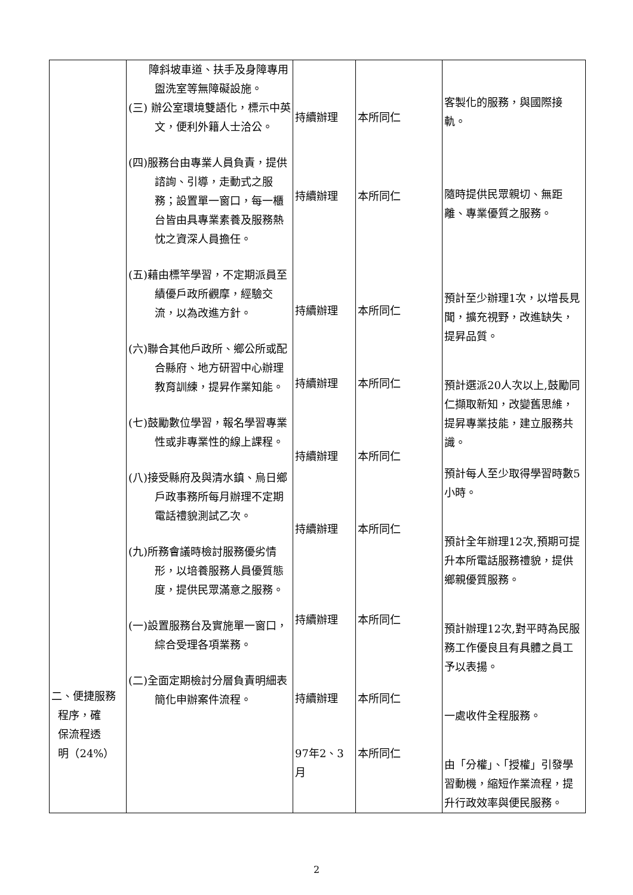| 二、便捷服務 程序，確 保流程透 明（24%） | 障斜坡車道、扶手及身障專用盥洗室等無障礙設施。 (三) 辦公室環境雙語化，標示中英文，便利外籍人士洽公。 (四)服務台由專業人員負責，提供諮詢、引導，走動式之服務；設置單一窗口，每一櫃台皆由具專業素養及服務熱忱之資深人員擔任。 (五)藉由標竿學習，不定期派員至績優戶政所觀摩，經驗交流，以為改進方針。 (六)聯合其他戶政所、鄉公所或配合縣府、地方研習中心辦理教育訓練，提昇作業知能。 (七)鼓勵數位學習，報名學習專業性或非專業性的線上課程。 (八)接受縣府及與清水鎮、烏日鄉戶政事務所每月辦理不定期電話禮貌測試乙次。 (九)所務會議時檢討服務優劣情形，以培養服務人員優質態度，提供民眾滿意之服務。 (一)設置服務台及實施單一窗口，綜合受理各項業務。 (二)全面定期檢討分層負責明細表簡化申辦案件流程。 | 持續辦理 持續辦理 持續辦理 持續辦理 持續辦理 持續辦理 持續辦理 持續辦理 97年2、3月 | 本所同仁 本所同仁 本所同仁 本所同仁 本所同仁 本所同仁 本所同仁 本所同仁 本所同仁 | 客製化的服務，與國際接軌。 隨時提供民眾親切、無距離、專業優質之服務。 預計至少辦理1次，以增長見聞，擴充視野，改進缺失，提昇品質。 預計選派20人次以上,鼓勵同仁擷取新知，改變舊思維，提昇專業技能，建立服務共識。 預計每人至少取得學習時數5小時。 預計全年辦理12次,預期可提升本所電話服務禮貌，提供鄉親優質服務。 預計辦理12次,對平時為民服務工作優良且有具體之員工予以表揚。 一處收件全程服務。 由「分權」、「授權」引發學習動機，縮短作業流程，提升行政效率與便民服務。 |
2